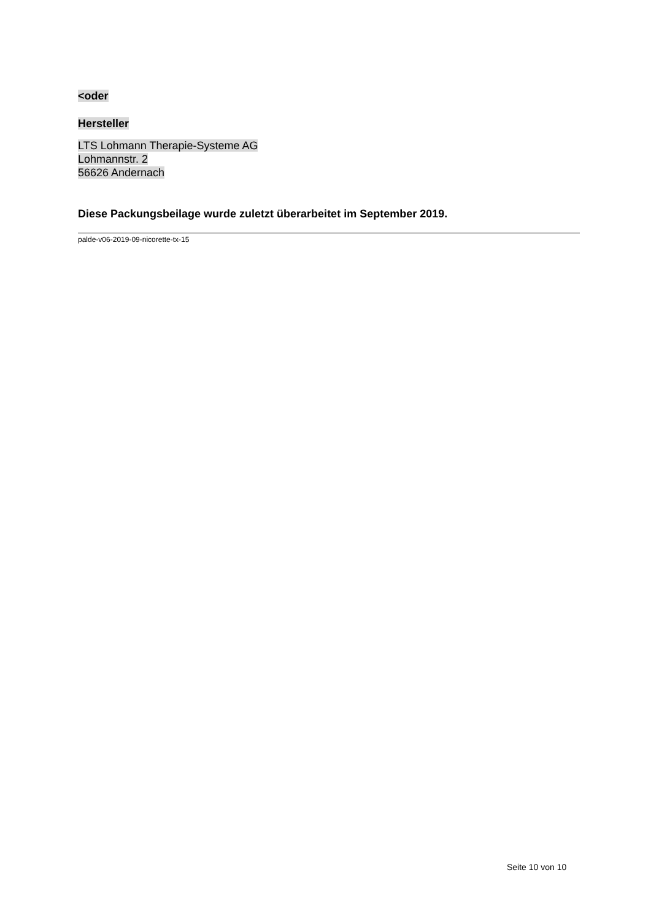<oder
Hersteller
LTS Lohmann Therapie-Systeme AG
Lohmannstr. 2
56626 Andernach
Diese Packungsbeilage wurde zuletzt überarbeitet im September 2019.
palde-v06-2019-09-nicorette-tx-15
Seite 10 von 10